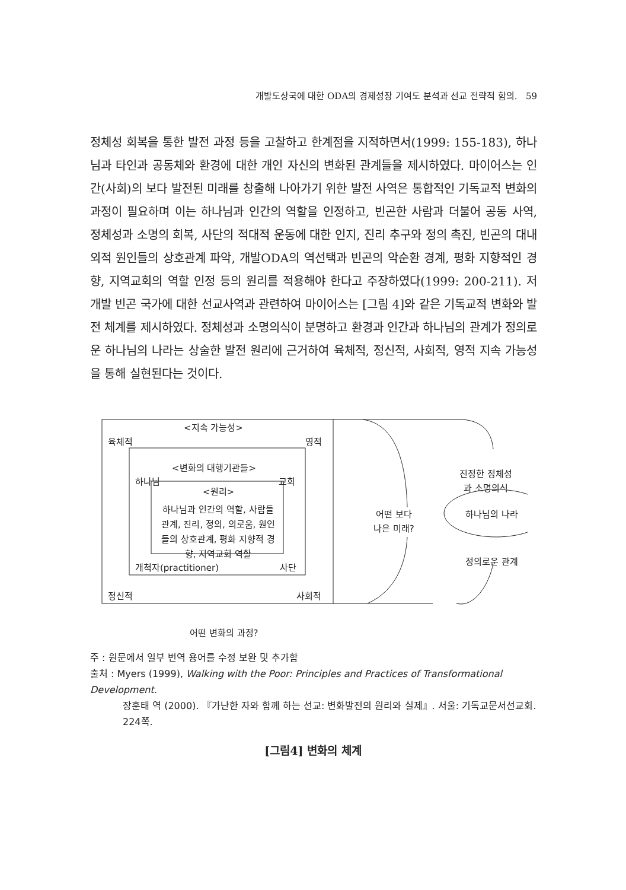개발도상국에 대한 ODA의 경제성장 기여도 분석과 선교 전략적 함의. 59
정체성 회복을 통한 발전 과정 등을 고찰하고 한계점을 지적하면서(1999: 155-183), 하나님과 타인과 공동체와 환경에 대한 개인 자신의 변화된 관계들을 제시하였다. 마이어스는 인간(사회)의 보다 발전된 미래를 창출해 나아가기 위한 발전 사역은 통합적인 기독교적 변화의 과정이 필요하며 이는 하나님과 인간의 역할을 인정하고, 빈곤한 사람과 더불어 공동 사역, 정체성과 소명의 회복, 사단의 적대적 운동에 대한 인지, 진리 추구와 정의 촉진, 빈곤의 대내외적 원인들의 상호관계 파악, 개발ODA의 역선택과 빈곤의 악순환 경계, 평화 지향적인 경향, 지역교회의 역할 인정 등의 원리를 적용해야 한다고 주장하였다(1999: 200-211). 저개발 빈곤 국가에 대한 선교사역과 관련하여 마이어스는 [그림 4]와 같은 기독교적 변화와 발전 체계를 제시하였다. 정체성과 소명의식이 분명하고 환경과 인간과 하나님의 관계가 정의로운 하나님의 나라는 상술한 발전 원리에 근거하여 육체적, 정신적, 사회적, 영적 지속 가능성을 통해 실현된다는 것이다.
<지속 가능성>
육체적 영적
<변화의 대행기관들>
하나님 교회
<원리>
하나님과 인간의 역할, 사람들 관계, 진리, 정의, 의로움, 원인들의 상호관계, 평화 지향적 경향, 지역교회 역할
개척자(practitioner) 사단
정신적 사회적
어떤 보다
나은 미래?
진정한 정체성
과 소명의식
하나님의 나라
정의로운 관계
어떤 변화의 과정?
주 : 원문에서 일부 번역 용어를 수정 보완 및 추가함
출처 : Myers (1999), Walking with the Poor: Principles and Practices of Transformational Development.
장훈태 역 (2000). 『가난한 자와 함께 하는 선교: 변화발전의 원리와 실제』. 서울: 기독교문서선교회. 224쪽.
[그림4] 변화의 체계